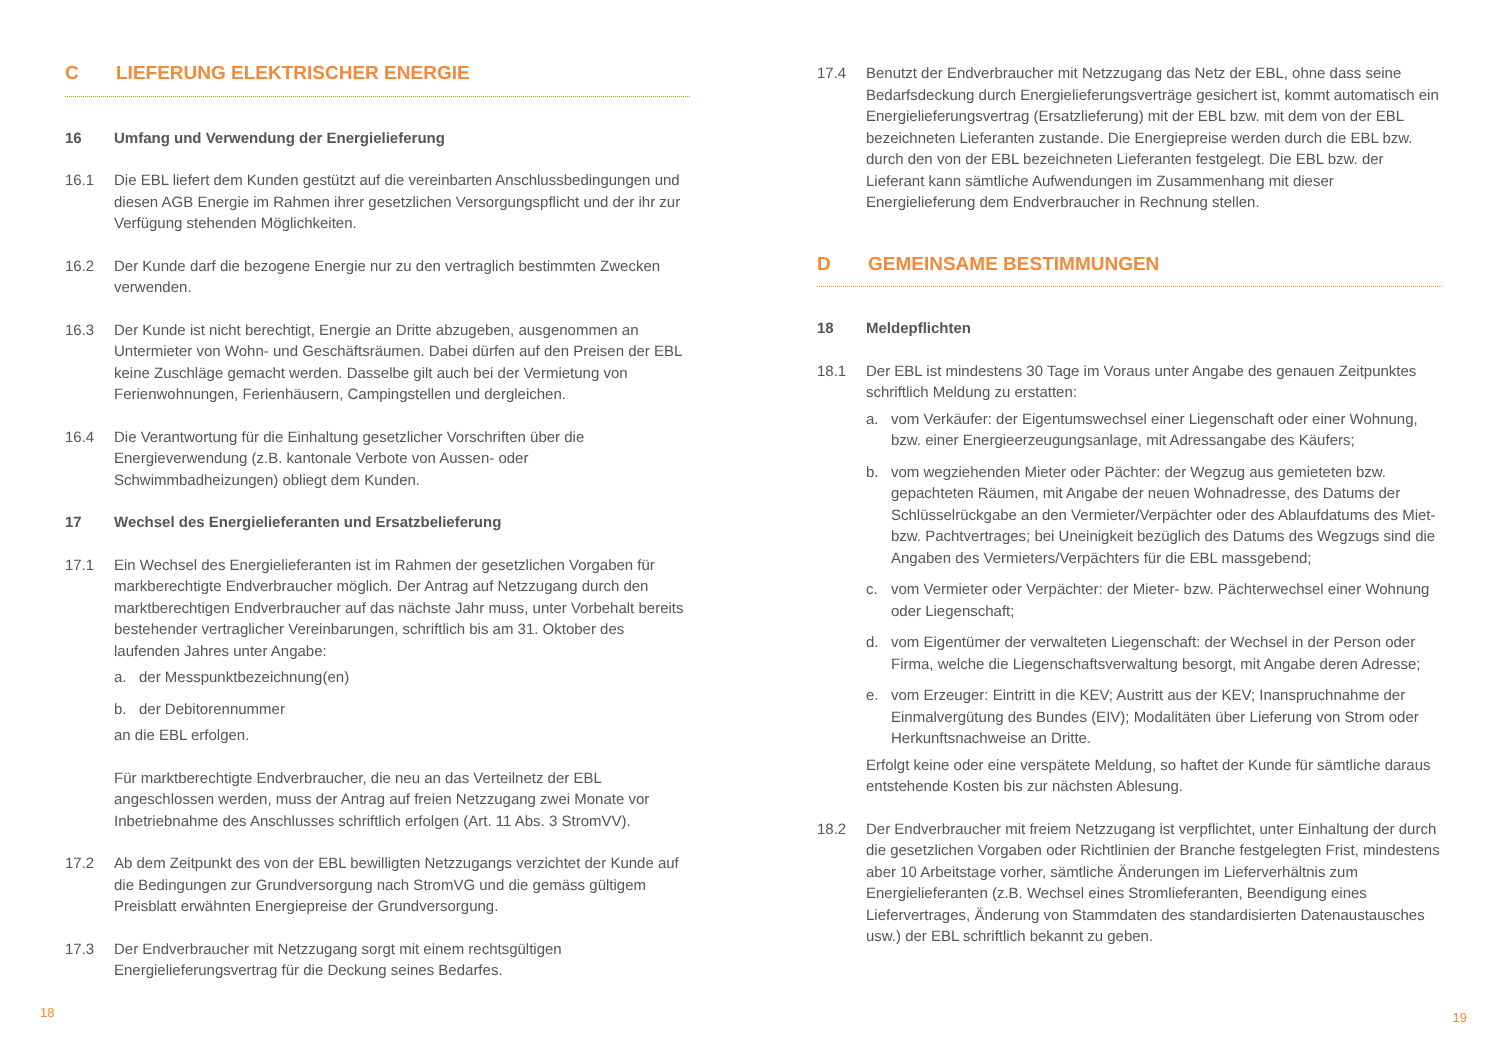C LIEFERUNG ELEKTRISCHER ENERGIE
16 Umfang und Verwendung der Energielieferung
16.1 Die EBL liefert dem Kunden gestützt auf die vereinbarten Anschlussbedingungen und diesen AGB Energie im Rahmen ihrer gesetzlichen Versorgungspflicht und der ihr zur Verfügung stehenden Möglichkeiten.
16.2 Der Kunde darf die bezogene Energie nur zu den vertraglich bestimmten Zwecken verwenden.
16.3 Der Kunde ist nicht berechtigt, Energie an Dritte abzugeben, ausgenommen an Untermieter von Wohn- und Geschäftsräumen. Dabei dürfen auf den Preisen der EBL keine Zuschläge gemacht werden. Dasselbe gilt auch bei der Vermietung von Ferienwohnungen, Ferienhäusern, Campingstellen und dergleichen.
16.4 Die Verantwortung für die Einhaltung gesetzlicher Vorschriften über die Energieverwendung (z.B. kantonale Verbote von Aussen- oder Schwimmbadheizungen) obliegt dem Kunden.
17 Wechsel des Energielieferanten und Ersatzbelieferung
17.1 Ein Wechsel des Energielieferanten ist im Rahmen der gesetzlichen Vorgaben für markberechtigte Endverbraucher möglich. Der Antrag auf Netzzugang durch den marktberechtigen Endverbraucher auf das nächste Jahr muss, unter Vorbehalt bereits bestehender vertraglicher Vereinbarungen, schriftlich bis am 31. Oktober des laufenden Jahres unter Angabe:
a. der Messpunktbezeichnung(en)
b. der Debitorennummer
an die EBL erfolgen.
Für marktberechtigte Endverbraucher, die neu an das Verteilnetz der EBL angeschlossen werden, muss der Antrag auf freien Netzzugang zwei Monate vor Inbetriebnahme des Anschlusses schriftlich erfolgen (Art. 11 Abs. 3 StromVV).
17.2 Ab dem Zeitpunkt des von der EBL bewilligten Netzzugangs verzichtet der Kunde auf die Bedingungen zur Grundversorgung nach StromVG und die gemäss gültigem Preisblatt erwähnten Energiepreise der Grundversorgung.
17.3 Der Endverbraucher mit Netzzugang sorgt mit einem rechtsgültigen Energielieferungsvertrag für die Deckung seines Bedarfes.
18
17.4 Benutzt der Endverbraucher mit Netzzugang das Netz der EBL, ohne dass seine Bedarfsdeckung durch Energielieferungsverträge gesichert ist, kommt automatisch ein Energielieferungsvertrag (Ersatzlieferung) mit der EBL bzw. mit dem von der EBL bezeichneten Lieferanten zustande. Die Energiepreise werden durch die EBL bzw. durch den von der EBL bezeichneten Lieferanten festgelegt. Die EBL bzw. der Lieferant kann sämtliche Aufwendungen im Zusammenhang mit dieser Energielieferung dem Endverbraucher in Rechnung stellen.
D GEMEINSAME BESTIMMUNGEN
18 Meldepflichten
18.1 Der EBL ist mindestens 30 Tage im Voraus unter Angabe des genauen Zeitpunktes schriftlich Meldung zu erstatten:
a. vom Verkäufer: der Eigentumswechsel einer Liegenschaft oder einer Wohnung, bzw. einer Energieerzeugungsanlage, mit Adressangabe des Käufers;
b. vom wegziehenden Mieter oder Pächter: der Wegzug aus gemieteten bzw. gepachteten Räumen, mit Angabe der neuen Wohnadresse, des Datums der Schlüsselrückgabe an den Vermieter/Verpächter oder des Ablaufdatums des Miet- bzw. Pachtvertrages; bei Uneinigkeit bezüglich des Datums des Wegzugs sind die Angaben des Vermieters/Verpächters für die EBL massgebend;
c. vom Vermieter oder Verpächter: der Mieter- bzw. Pächterwechsel einer Wohnung oder Liegenschaft;
d. vom Eigentümer der verwalteten Liegenschaft: der Wechsel in der Person oder Firma, welche die Liegenschaftsverwaltung besorgt, mit Angabe deren Adresse;
e. vom Erzeuger: Eintritt in die KEV; Austritt aus der KEV; Inanspruchnahme der Einmalvergütung des Bundes (EIV); Modalitäten über Lieferung von Strom oder Herkunftsnachweise an Dritte.
Erfolgt keine oder eine verspätete Meldung, so haftet der Kunde für sämtliche daraus entstehende Kosten bis zur nächsten Ablesung.
18.2 Der Endverbraucher mit freiem Netzzugang ist verpflichtet, unter Einhaltung der durch die gesetzlichen Vorgaben oder Richtlinien der Branche festgelegten Frist, mindestens aber 10 Arbeitstage vorher, sämtliche Änderungen im Lieferverhältnis zum Energielieferanten (z.B. Wechsel eines Stromlieferanten, Beendigung eines Liefervertrages, Änderung von Stammdaten des standardisierten Datenaustausches usw.) der EBL schriftlich bekannt zu geben.
19